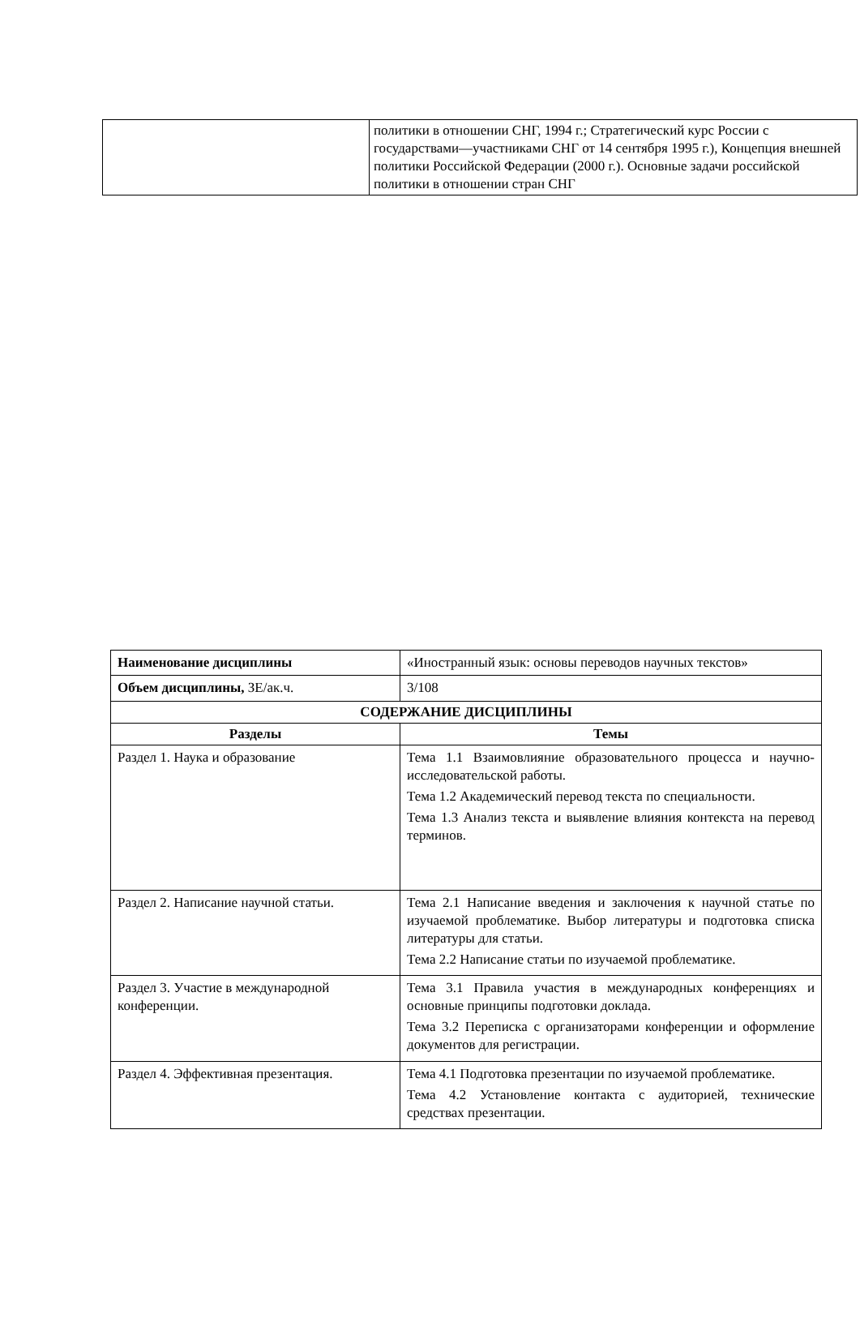| | политики в отношении СНГ, 1994 г.; Стратегический курс России с государствами—участниками СНГ от 14 сентября 1995 г.), Концепция внешней политики Российской Федерации (2000 г.). Основные задачи российской политики в отношении стран СНГ |
| Наименование дисциплины | «Иностранный язык: основы переводов научных текстов» |
| Объем дисциплины, ЗЕ/ак.ч. | 3/108 |
| СОДЕРЖАНИЕ ДИСЦИПЛИНЫ | |
| Разделы | Темы |
| Раздел 1. Наука и образование | Тема 1.1 Взаимовлияние образовательного процесса и научно-исследовательской работы. Тема 1.2 Академический перевод текста по специальности. Тема 1.3 Анализ текста и выявление влияния контекста на перевод терминов. |
| Раздел 2. Написание научной статьи. | Тема 2.1 Написание введения и заключения к научной статье по изучаемой проблематике. Выбор литературы и подготовка списка литературы для статьи. Тема 2.2 Написание статьи по изучаемой проблематике. |
| Раздел 3. Участие в международной конференции. | Тема 3.1 Правила участия в международных конференциях и основные принципы подготовки доклада. Тема 3.2 Переписка с организаторами конференции и оформление документов для регистрации. |
| Раздел 4. Эффективная презентация. | Тема 4.1 Подготовка презентации по изучаемой проблематике. Тема 4.2 Установление контакта с аудиторией, технические средствах презентации. |